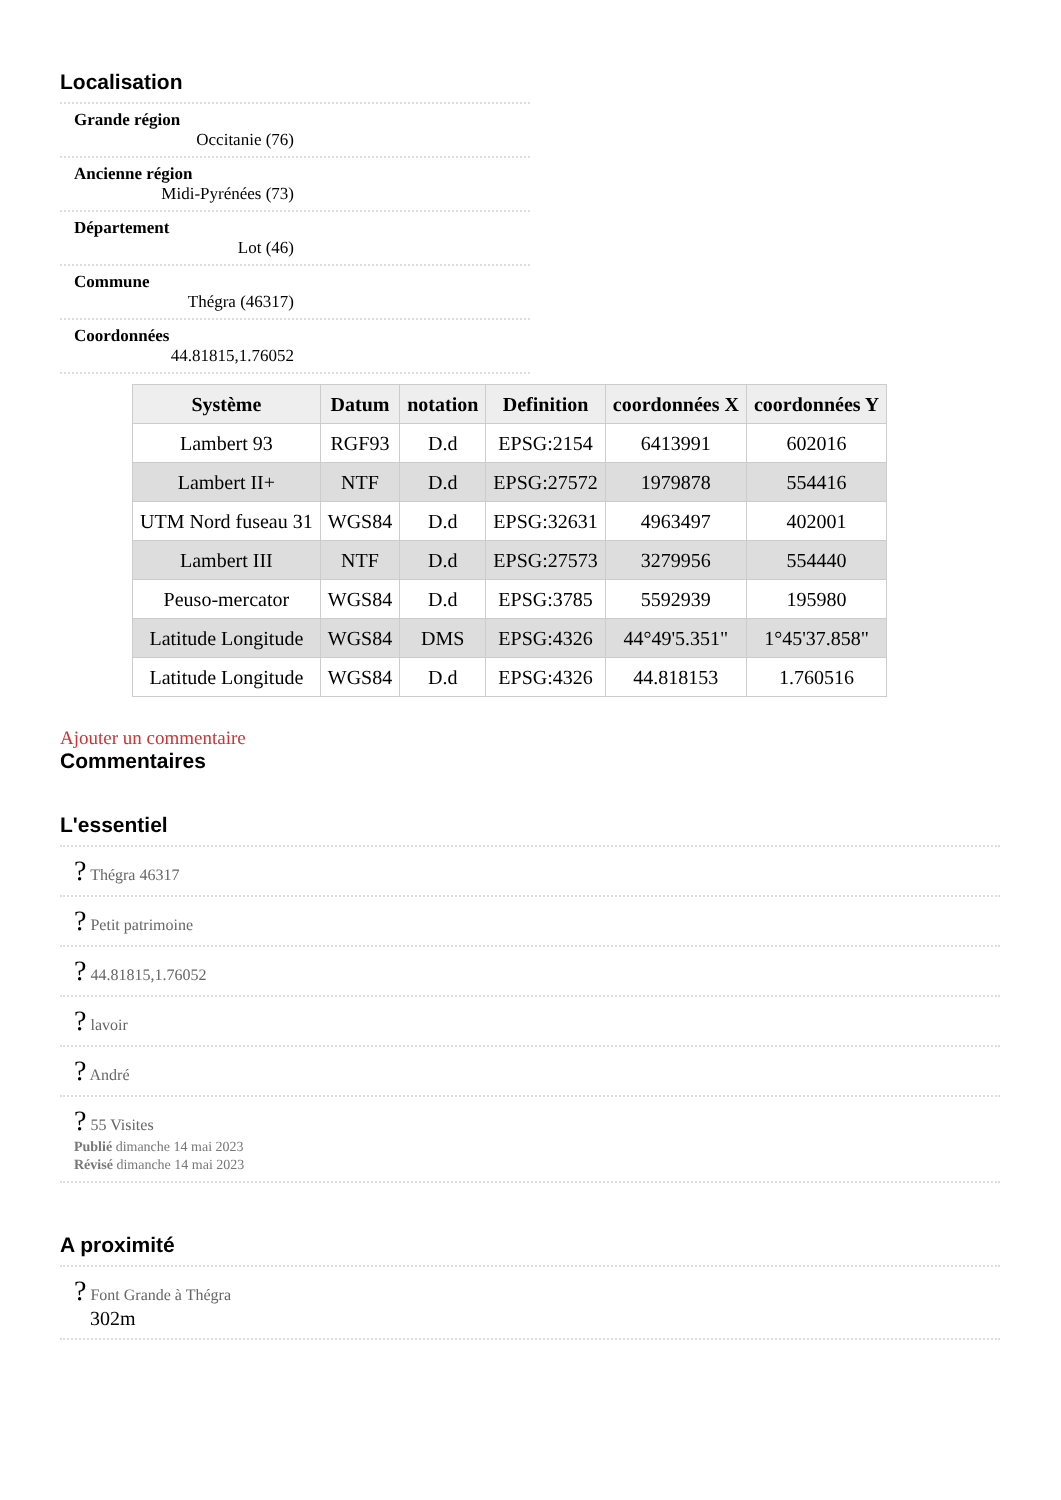Localisation
Grande région
Occitanie (76)
Ancienne région
Midi-Pyrénées (73)
Département
Lot (46)
Commune
Thégra (46317)
Coordonnées
44.81815,1.76052
| Système | Datum | notation | Definition | coordonnées X | coordonnées Y |
| --- | --- | --- | --- | --- | --- |
| Lambert 93 | RGF93 | D.d | EPSG:2154 | 6413991 | 602016 |
| Lambert II+ | NTF | D.d | EPSG:27572 | 1979878 | 554416 |
| UTM Nord fuseau 31 | WGS84 | D.d | EPSG:32631 | 4963497 | 402001 |
| Lambert III | NTF | D.d | EPSG:27573 | 3279956 | 554440 |
| Peuso-mercator | WGS84 | D.d | EPSG:3785 | 5592939 | 195980 |
| Latitude Longitude | WGS84 | DMS | EPSG:4326 | 44°49'5.351" | 1°45'37.858" |
| Latitude Longitude | WGS84 | D.d | EPSG:4326 | 44.818153 | 1.760516 |
Ajouter un commentaire
Commentaires
L'essentiel
? Thégra 46317
? Petit patrimoine
? 44.81815,1.76052
? lavoir
? André
? 55 Visites
Publié dimanche 14 mai 2023
Révisé dimanche 14 mai 2023
A proximité
? Font Grande à Thégra
302m